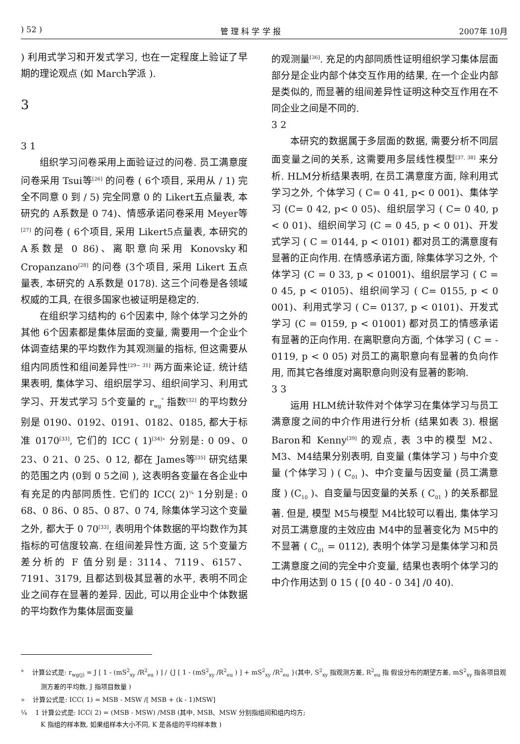) 52 ) 管 理 科 学 学 报 2007年 10月
) 利用式学习和开发式学习, 也在一定程度上验证了早期的理论观点 (如 March学派 ).
3
3 1
组织学习问卷采用上面验证过的问卷. 员工满意度问卷采用 Tsui等<sup>[26]</sup> 的问卷 ( 6个项目, 采用从 / 1) 完全不同意 0 到 / 5) 完全同意 0 的 Likert五点量表, 本研究的 A系数是 0 74)、情感承诺问卷采用 Meyer等<sup>[27]</sup> 的问卷 ( 6个项目, 采用 Likert5点量表, 本研究的 A系数是 0 86)、离职意向采用 Konovsky和 Cropanzano<sup>[28]</sup> 的问卷 (3个项目, 采用 Likert 五点量表, 本研究的 A系数是 0178). 这三个问卷是各领域权威的工具, 在很多国家也被证明是稳定的.
在组织学习结构的 6个因素中, 除个体学习之外的其他 6个因素都是集体层面的变量, 需要用一个企业个体调查结果的平均数作为其观测量的指标, 但这需要从组内同质性和组间差异性<sup>[29~ 31]</sup> 两方面来论证. 统计结果表明, 集体学习、组织层学习、组织间学习、利用式学习、开发式学习 5个变量的 r<sub>wg</sub><sup>°</sup> 指数<sup>[32]</sup> 的平均数分别是 0190、0192、0191、0182、0185, 都大于标准 0170<sup>[33]</sup>, 它们的 ICC ( 1)<sup>[34]»</sup> 分别是: 0 09、0 23、0 21、0 25、0 12, 都在 James等<sup>[35]</sup> 研究结果的范围之内 (0到 0 5之间 ), 这表明各变量在各企业中有充足的内部同质性. 它们的 ICC( 2)<sup>¼</sup> 1分别是: 0 68、0 86、0 85、0 87、0 74, 除集体学习这个变量之外, 都大于 0 70<sup>[33]</sup>, 表明用个体数据的平均数作为其指标的可信度较高. 在组间差异性方面, 这 5个变量方差分析的 F 值分别是: 3114、7119、6157、7191、3179, 且都达到极其显著的水平, 表明不同企业之间存在显著的差异. 因此, 可以用企业中个体数据的平均数作为集体层面变量
的观测量<sup>[36]</sup>. 充足的内部同质性证明组织学习集体层面部分是企业内部个体交互作用的结果, 在一个企业内部是类似的, 而显著的组间差异性证明这种交互作用在不同企业之间是不同的.
3 2
本研究的数据属于多层面的数据, 需要分析不同层面变量之间的关系, 这需要用多层线性模型<sup>[37, 38]</sup> 来分析. HLM分析结果表明, 在员工满意度方面, 除利用式学习之外, 个体学习 ( C= 0 41, p< 0 001)、集体学习 (C= 0 42, p< 0 05)、组织层学习 ( C= 0 40, p < 0 01)、组织间学习 (C = 0 45, p < 0 01)、开发式学习 ( C = 0144, p < 0101) 都对员工的满意度有显著的正向作用. 在情感承诺方面, 除集体学习之外, 个体学习 (C = 0 33, p < 01001)、组织层学习 ( C = 0 45, p < 0105)、组织间学习 ( C= 0155, p < 0 001)、利用式学习 ( C= 0137, p < 0101)、开发式学习 (C = 0159, p < 01001) 都对员工的情感承诺有显著的正向作用. 在离职意向方面, 个体学习 ( C = - 0119, p < 0 05) 对员工的离职意向有显著的负向作用, 而其它各维度对离职意向则没有显著的影响.
3 3
运用 HLM统计软件对个体学习在集体学习与员工满意度之间的中介作用进行分析 (结果如表 3). 根据 Baron和 Kenny<sup>[39]</sup> 的观点, 表 3中的模型 M2、M3、M4结果分别表明, 自变量 (集体学习 ) 与中介变量 (个体学习 ) ( C<sub>01</sub> )、中介变量与因变量 (员工满意度 ) (C<sub>10</sub> )、自变量与因变量的关系 ( C<sub>01</sub> ) 的关系都显著. 但是, 模型 M5与模型 M4比较可以看出, 集体学习对员工满意度的主效应由 M4中的显著变化为 M5中的不显著 ( C<sub>01</sub> = 0112), 表明个体学习是集体学习和员工满意度之间的完全中介变量, 结果也表明个体学习的中介作用达到 0 15 ( [0 40 - 0 34] /0 40).
° 计算公式是: r<sub>wg(j)</sub> = J [ 1 - (mS<sup>2</sup><sub>xy</sub> /R<sup>2</sup><sub>eu</sub> ) ] / {J [ 1 - (mS<sup>2</sup><sub>xy</sub> /R<sup>2</sup><sub>eu</sub> ) ] + mS<sup>2</sup><sub>xy</sub> /R<sup>2</sup><sub>eu</sub> }(其中, S<sup>2</sup><sub>xy</sub> 指观测方差, R<sup>2</sup><sub>eu</sub> 指 假设分布的期望方差, mS<sup>2</sup><sub>xy</sub> 指各项目观测方差的平均数, J 指项目数量 )
» 计算公式是: ICC( 1) = MSB - MSW /[ MSB + (k - 1)MSW]
¼ 1 计算公式是: ICC( 2) = (MSB - MSW) /MSB (其中, MSB、MSW 分别指组间和组内均方;
K 指组的样本数, 如果组样本大小不同, K 是各组的平均样本数 )